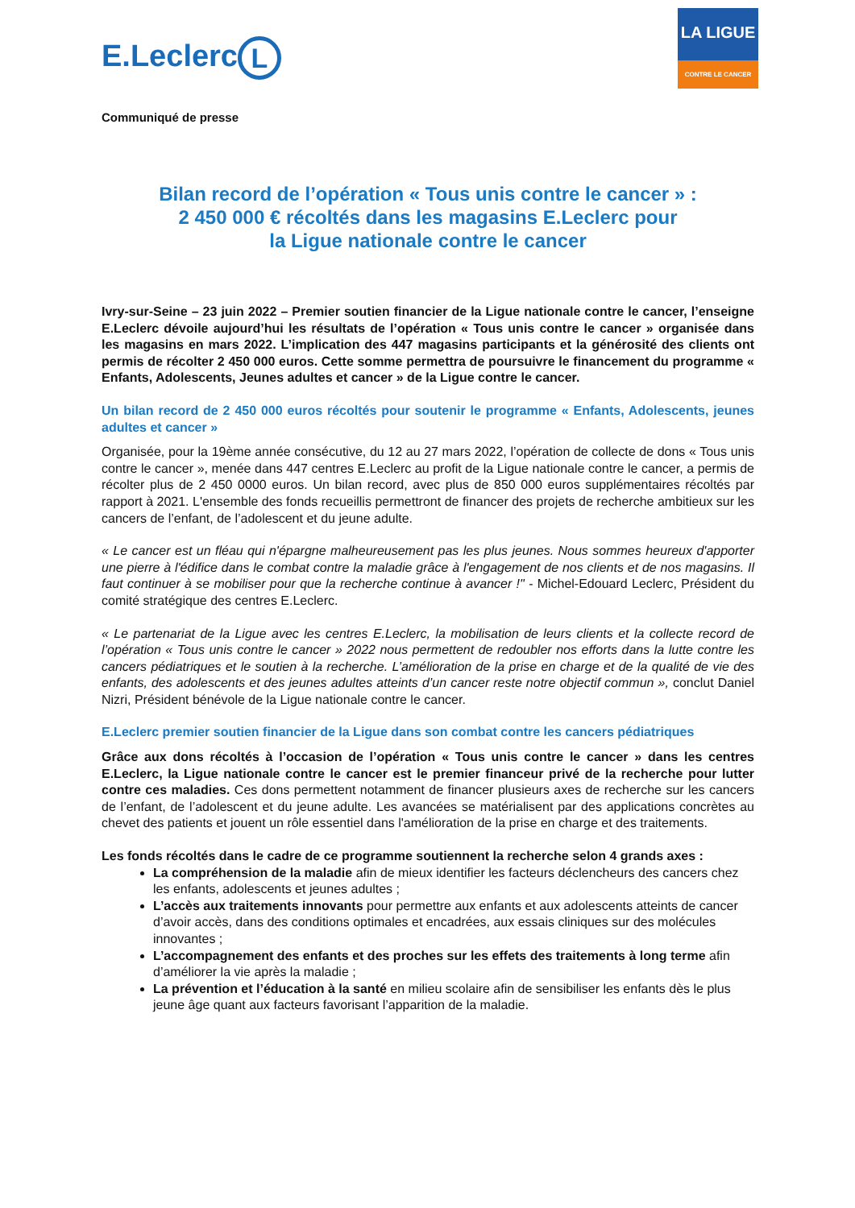E.Leclerc L
LA LIGUE
CONTRE LE CANCER
Communiqué de presse
Bilan record de l’opération « Tous unis contre le cancer » :
2 450 000 € récoltés dans les magasins E.Leclerc pour
la Ligue nationale contre le cancer
Ivry-sur-Seine – 23 juin 2022 – Premier soutien financier de la Ligue nationale contre le cancer, l’enseigne E.Leclerc dévoile aujourd’hui les résultats de l’opération « Tous unis contre le cancer » organisée dans les magasins en mars 2022. L’implication des 447 magasins participants et la générosité des clients ont permis de récolter 2 450 000 euros. Cette somme permettra de poursuivre le financement du programme « Enfants, Adolescents, Jeunes adultes et cancer » de la Ligue contre le cancer.
Un bilan record de 2 450 000 euros récoltés pour soutenir le programme « Enfants, Adolescents, jeunes adultes et cancer »
Organisée, pour la 19ème année consécutive, du 12 au 27 mars 2022, l’opération de collecte de dons « Tous unis contre le cancer », menée dans 447 centres E.Leclerc au profit de la Ligue nationale contre le cancer, a permis de récolter plus de 2 450 0000 euros. Un bilan record, avec plus de 850 000 euros supplémentaires récoltés par rapport à 2021. L'ensemble des fonds recueillis permettront de financer des projets de recherche ambitieux sur les cancers de l’enfant, de l’adolescent et du jeune adulte.
« Le cancer est un fléau qui n'épargne malheureusement pas les plus jeunes. Nous sommes heureux d'apporter une pierre à l'édifice dans le combat contre la maladie grâce à l'engagement de nos clients et de nos magasins. Il faut continuer à se mobiliser pour que la recherche continue à avancer !" - Michel-Edouard Leclerc, Président du comité stratégique des centres E.Leclerc.
« Le partenariat de la Ligue avec les centres E.Leclerc, la mobilisation de leurs clients et la collecte record de l’opération « Tous unis contre le cancer » 2022 nous permettent de redoubler nos efforts dans la lutte contre les cancers pédiatriques et le soutien à la recherche. L’amélioration de la prise en charge et de la qualité de vie des enfants, des adolescents et des jeunes adultes atteints d’un cancer reste notre objectif commun », conclut Daniel Nizri, Président bénévole de la Ligue nationale contre le cancer.
E.Leclerc premier soutien financier de la Ligue dans son combat contre les cancers pédiatriques
Grâce aux dons récoltés à l’occasion de l’opération « Tous unis contre le cancer » dans les centres E.Leclerc, la Ligue nationale contre le cancer est le premier financeur privé de la recherche pour lutter contre ces maladies. Ces dons permettent notamment de financer plusieurs axes de recherche sur les cancers de l’enfant, de l’adolescent et du jeune adulte. Les avancées se matérialisent par des applications concrètes au chevet des patients et jouent un rôle essentiel dans l'amélioration de la prise en charge et des traitements.
Les fonds récoltés dans le cadre de ce programme soutiennent la recherche selon 4 grands axes :
La compréhension de la maladie afin de mieux identifier les facteurs déclencheurs des cancers chez les enfants, adolescents et jeunes adultes ;
L’accès aux traitements innovants pour permettre aux enfants et aux adolescents atteints de cancer d’avoir accès, dans des conditions optimales et encadrées, aux essais cliniques sur des molécules innovantes ;
L’accompagnement des enfants et des proches sur les effets des traitements à long terme afin d’améliorer la vie après la maladie ;
La prévention et l’éducation à la santé en milieu scolaire afin de sensibiliser les enfants dès le plus jeune âge quant aux facteurs favorisant l’apparition de la maladie.